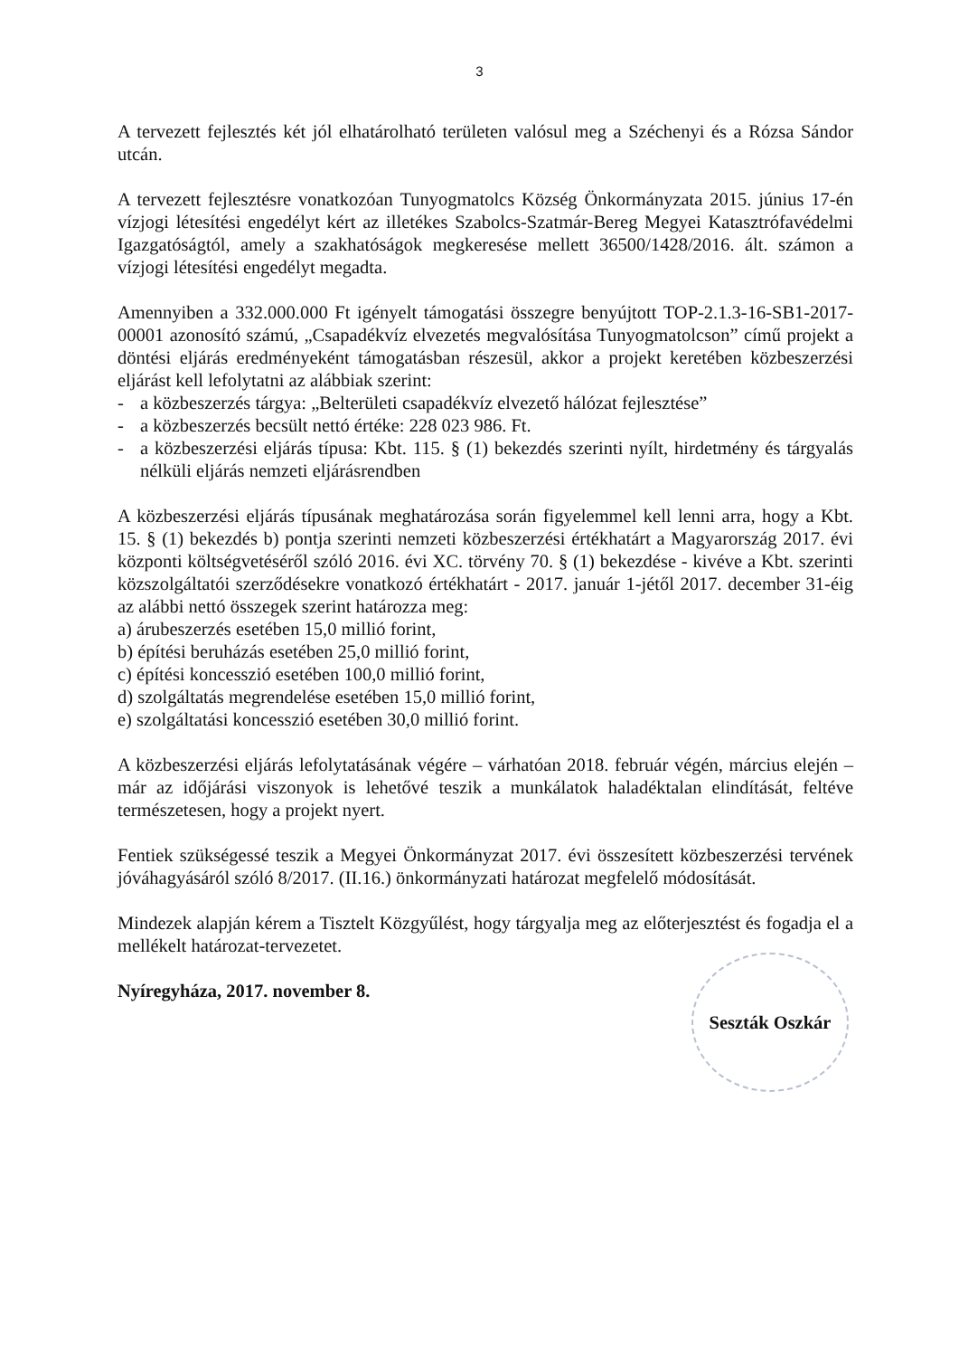3
A tervezett fejlesztés két jól elhatárolható területen valósul meg a Széchenyi és a Rózsa Sándor utcán.
A tervezett fejlesztésre vonatkozóan Tunyogmatolcs Község Önkormányzata 2015. június 17-én vízjogi létesítési engedélyt kért az illetékes Szabolcs-Szatmár-Bereg Megyei Katasztrófavédelmi Igazgatóságtól, amely a szakhatóságok megkeresése mellett 36500/1428/2016. ált. számon a vízjogi létesítési engedélyt megadta.
Amennyiben a 332.000.000 Ft igényelt támogatási összegre benyújtott TOP-2.1.3-16-SB1-2017-00001 azonosító számú, „Csapadékvíz elvezetés megvalósítása Tunyogmatolcson” című projekt a döntési eljárás eredményeként támogatásban részesül, akkor a projekt keretében közbeszerzési eljárást kell lefolytatni az alábbiak szerint:
- a közbeszerzés tárgya: „Belterületi csapadékvíz elvezető hálózat fejlesztése”
- a közbeszerzés becsült nettó értéke: 228 023 986. Ft.
- a közbeszerzési eljárás típusa: Kbt. 115. § (1) bekezdés szerinti nyílt, hirdetmény és tárgyalás nélküli eljárás nemzeti eljárásrendben
A közbeszerzési eljárás típusának meghatározása során figyelemmel kell lenni arra, hogy a Kbt. 15. § (1) bekezdés b) pontja szerinti nemzeti közbeszerzési értékhatárt a Magyarország 2017. évi központi költségvetéséről szóló 2016. évi XC. törvény 70. § (1) bekezdése - kivéve a Kbt. szerinti közszolgáltatói szerződésekre vonatkozó értékhatárt - 2017. január 1-jétől 2017. december 31-éig az alábbi nettó összegek szerint határozza meg:
a) árubeszerzés esetében 15,0 millió forint,
b) építési beruházás esetében 25,0 millió forint,
c) építési koncesszió esetében 100,0 millió forint,
d) szolgáltatás megrendelése esetében 15,0 millió forint,
e) szolgáltatási koncesszió esetében 30,0 millió forint.
A közbeszerzési eljárás lefolytatásának végére – várhatóan 2018. február végén, március elején – már az időjárási viszonyok is lehetővé teszik a munkálatok haladéktalan elindítását, feltéve természetesen, hogy a projekt nyert.
Fentiek szükségessé teszik a Megyei Önkormányzat 2017. évi összesített közbeszerzési tervének jóváhagyásáról szóló 8/2017. (II.16.) önkormányzati határozat megfelelő módosítását.
Mindezek alapján kérem a Tisztelt Közgyűlést, hogy tárgyalja meg az előterjesztést és fogadja el a mellékelt határozat-tervezetet.
Nyíregyháza, 2017. november 8.
Seszták Oszkár